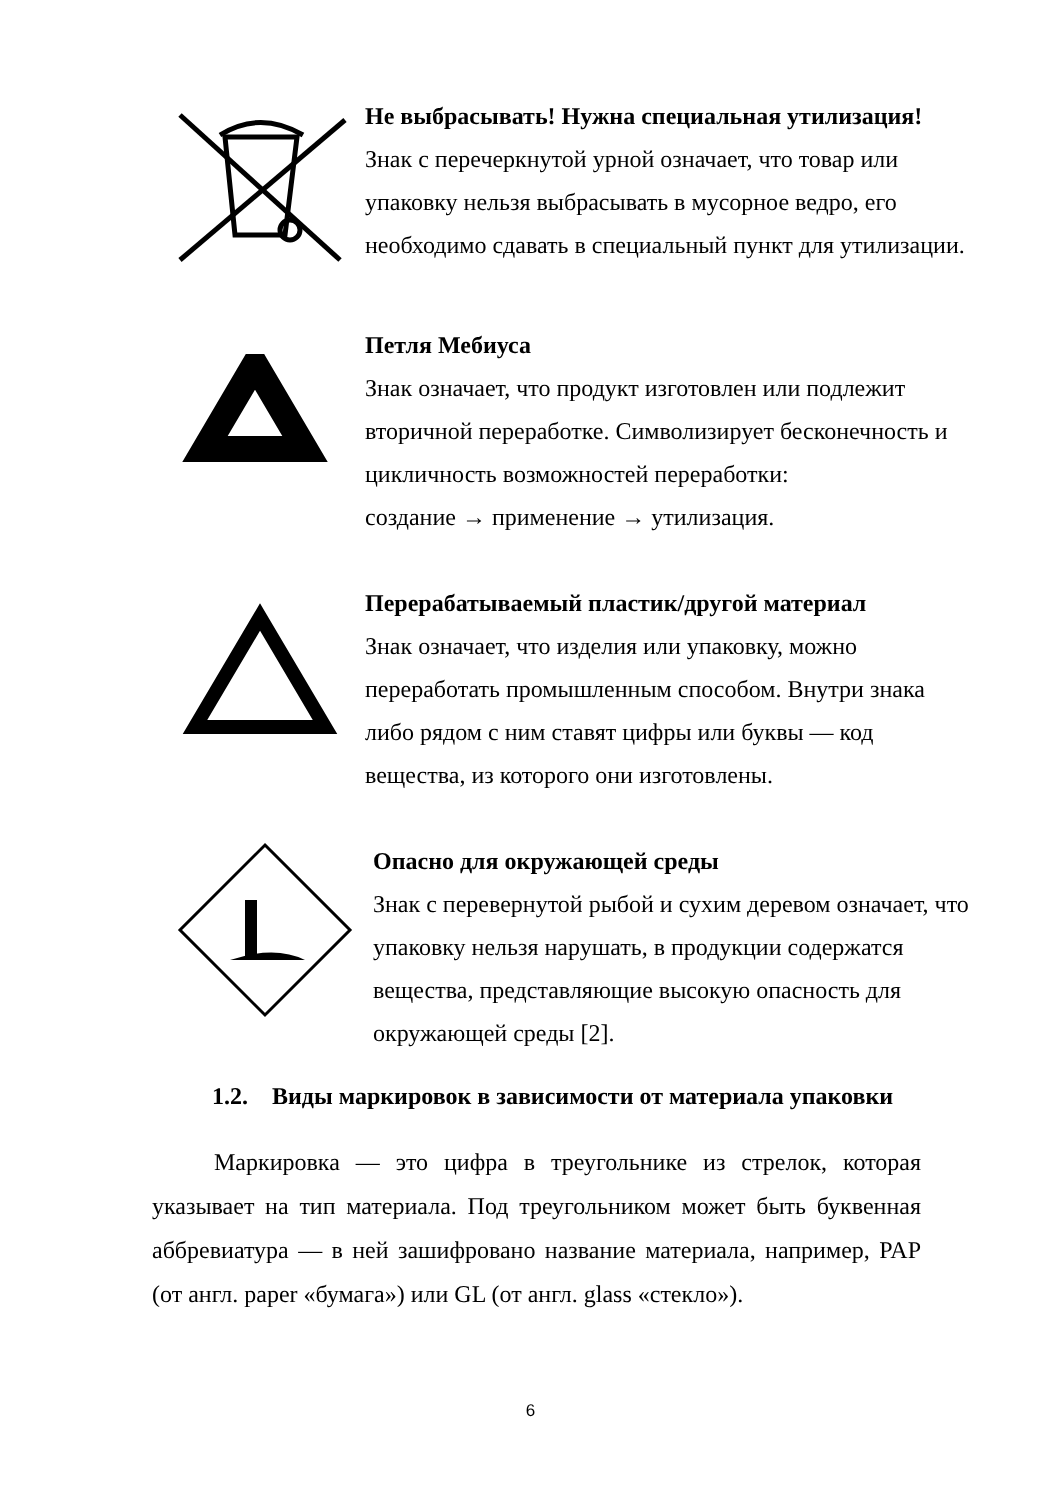Не выбрасывать! Нужна специальная утилизация!
Знак с перечеркнутой урной означает, что товар или упаковку нельзя выбрасывать в мусорное ведро, его необходимо сдавать в специальный пункт для утилизации.
Петля Мебиуса
Знак означает, что продукт изготовлен или подлежит вторичной переработке. Символизирует бесконечность и цикличность возможностей переработки:
создание → применение → утилизация.
Перерабатываемый пластик/другой материал
Знак означает, что изделия или упаковку, можно переработать промышленным способом. Внутри знака либо рядом с ним ставят цифры или буквы — код вещества, из которого они изготовлены.
Опасно для окружающей среды
Знак с перевернутой рыбой и сухим деревом означает, что упаковку нельзя нарушать, в продукции содержатся вещества, представляющие высокую опасность для окружающей среды [2].
1.2. Виды маркировок в зависимости от материала упаковки
Маркировка — это цифра в треугольнике из стрелок, которая указывает на тип материала. Под треугольником может быть буквенная аббревиатура — в ней зашифровано название материала, например, PAP (от англ. paper «бумага») или GL (от англ. glass «стекло»).
6